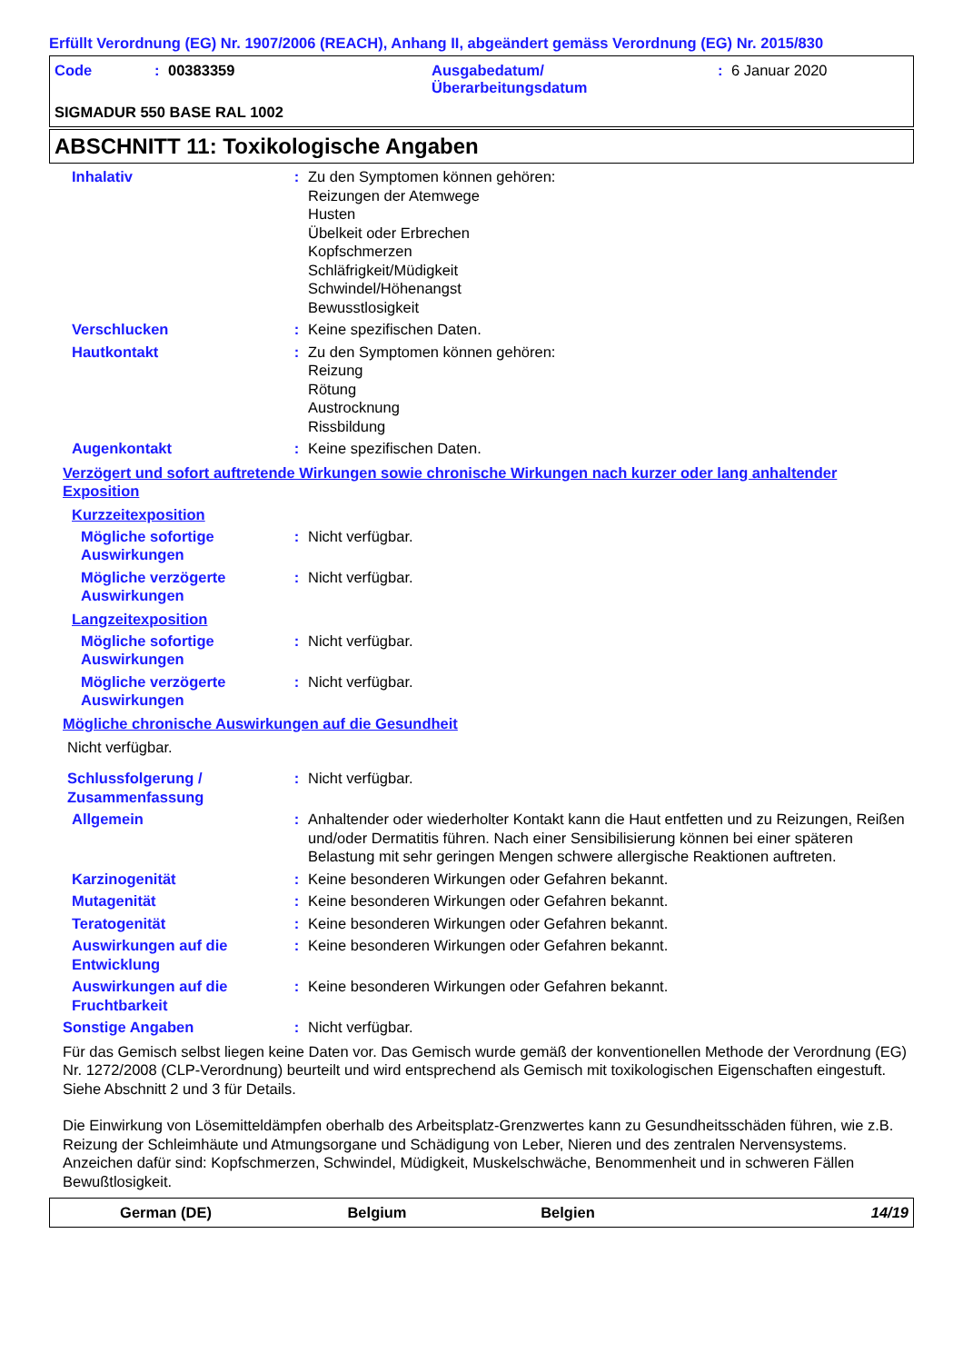Erfüllt Verordnung (EG) Nr. 1907/2006 (REACH), Anhang II, abgeändert gemäss Verordnung (EG) Nr. 2015/830
Code : 00383359 Ausgabedatum/
Überarbeitungsdatum
: 6 Januar 2020
SIGMADUR 550 BASE RAL 1002
ABSCHNITT 11: Toxikologische Angaben
Inhalativ : Zu den Symptomen können gehören:
Reizungen der Atemwege
Husten
Übelkeit oder Erbrechen
Kopfschmerzen
Schläfrigkeit/Müdigkeit
Schwindel/Höhenangst
Bewusstlosigkeit
Verschlucken : Keine spezifischen Daten.
Hautkontakt : Zu den Symptomen können gehören:
Reizung
Rötung
Austrocknung
Rissbildung
Augenkontakt : Keine spezifischen Daten.
Verzögert und sofort auftretende Wirkungen sowie chronische Wirkungen nach kurzer oder lang anhaltender Exposition
Kurzzeitexposition
Mögliche sofortige Auswirkungen
: Nicht verfügbar.
Mögliche verzögerte Auswirkungen
: Nicht verfügbar.
Langzeitexposition
Mögliche sofortige Auswirkungen
: Nicht verfügbar.
Mögliche verzögerte Auswirkungen
: Nicht verfügbar.
Mögliche chronische Auswirkungen auf die Gesundheit
Nicht verfügbar.
Schlussfolgerung / Zusammenfassung
: Nicht verfügbar.
Allgemein : Anhaltender oder wiederholter Kontakt kann die Haut entfetten und zu Reizungen, Reißen und/oder Dermatitis führen. Nach einer Sensibilisierung können bei einer späteren Belastung mit sehr geringen Mengen schwere allergische Reaktionen auftreten.
Karzinogenität : Keine besonderen Wirkungen oder Gefahren bekannt.
Mutagenität : Keine besonderen Wirkungen oder Gefahren bekannt.
Teratogenität : Keine besonderen Wirkungen oder Gefahren bekannt.
Auswirkungen auf die Entwicklung
: Keine besonderen Wirkungen oder Gefahren bekannt.
Auswirkungen auf die Fruchtbarkeit
: Keine besonderen Wirkungen oder Gefahren bekannt.
Sonstige Angaben : Nicht verfügbar.
Für das Gemisch selbst liegen keine Daten vor. Das Gemisch wurde gemäß der konventionellen Methode der Verordnung (EG) Nr. 1272/2008 (CLP-Verordnung) beurteilt und wird entsprechend als Gemisch mit toxikologischen Eigenschaften eingestuft. Siehe Abschnitt 2 und 3 für Details.
Die Einwirkung von Lösemitteldämpfen oberhalb des Arbeitsplatz-Grenzwertes kann zu Gesundheitsschäden führen, wie z.B. Reizung der Schleimhäute und Atmungsorgane und Schädigung von Leber, Nieren und des zentralen Nervensystems. Anzeichen dafür sind: Kopfschmerzen, Schwindel, Müdigkeit, Muskelschwäche, Benommenheit und in schweren Fällen Bewußtlosigkeit.
German (DE) Belgium Belgien 14/19